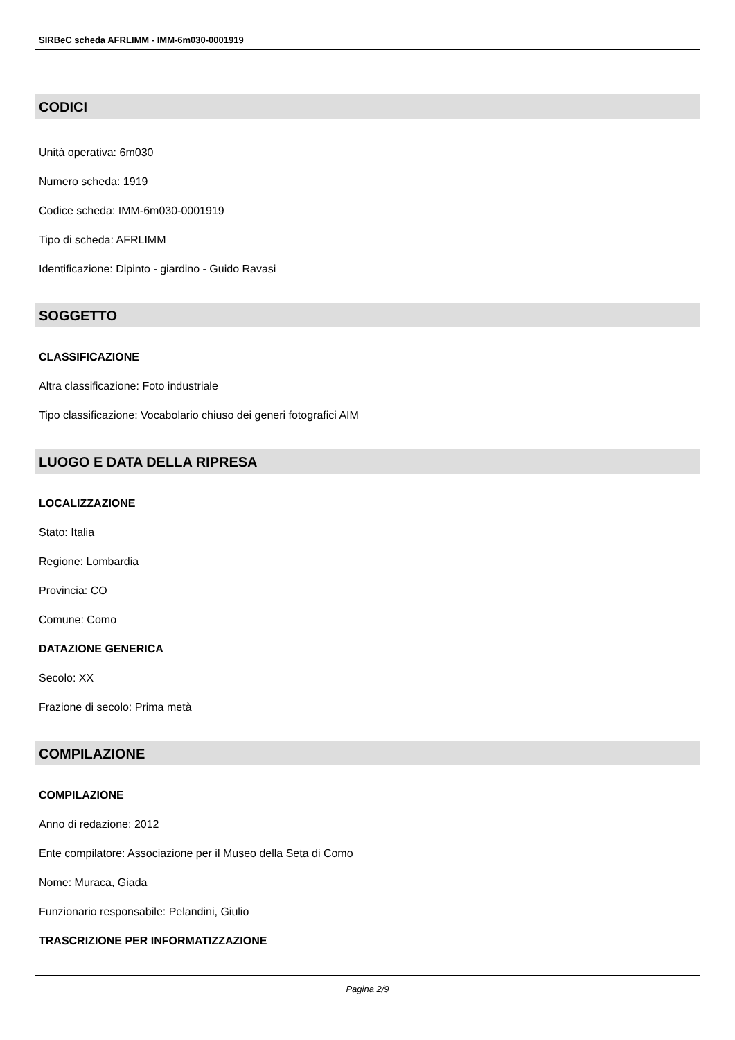SIRBeC scheda AFRLIMM - IMM-6m030-0001919
CODICI
Unità operativa: 6m030
Numero scheda: 1919
Codice scheda: IMM-6m030-0001919
Tipo di scheda: AFRLIMM
Identificazione: Dipinto - giardino - Guido Ravasi
SOGGETTO
CLASSIFICAZIONE
Altra classificazione: Foto industriale
Tipo classificazione: Vocabolario chiuso dei generi fotografici AIM
LUOGO E DATA DELLA RIPRESA
LOCALIZZAZIONE
Stato: Italia
Regione: Lombardia
Provincia: CO
Comune: Como
DATAZIONE GENERICA
Secolo: XX
Frazione di secolo: Prima metà
COMPILAZIONE
COMPILAZIONE
Anno di redazione: 2012
Ente compilatore: Associazione per il Museo della Seta di Como
Nome: Muraca, Giada
Funzionario responsabile: Pelandini, Giulio
TRASCRIZIONE PER INFORMATIZZAZIONE
Pagina 2/9